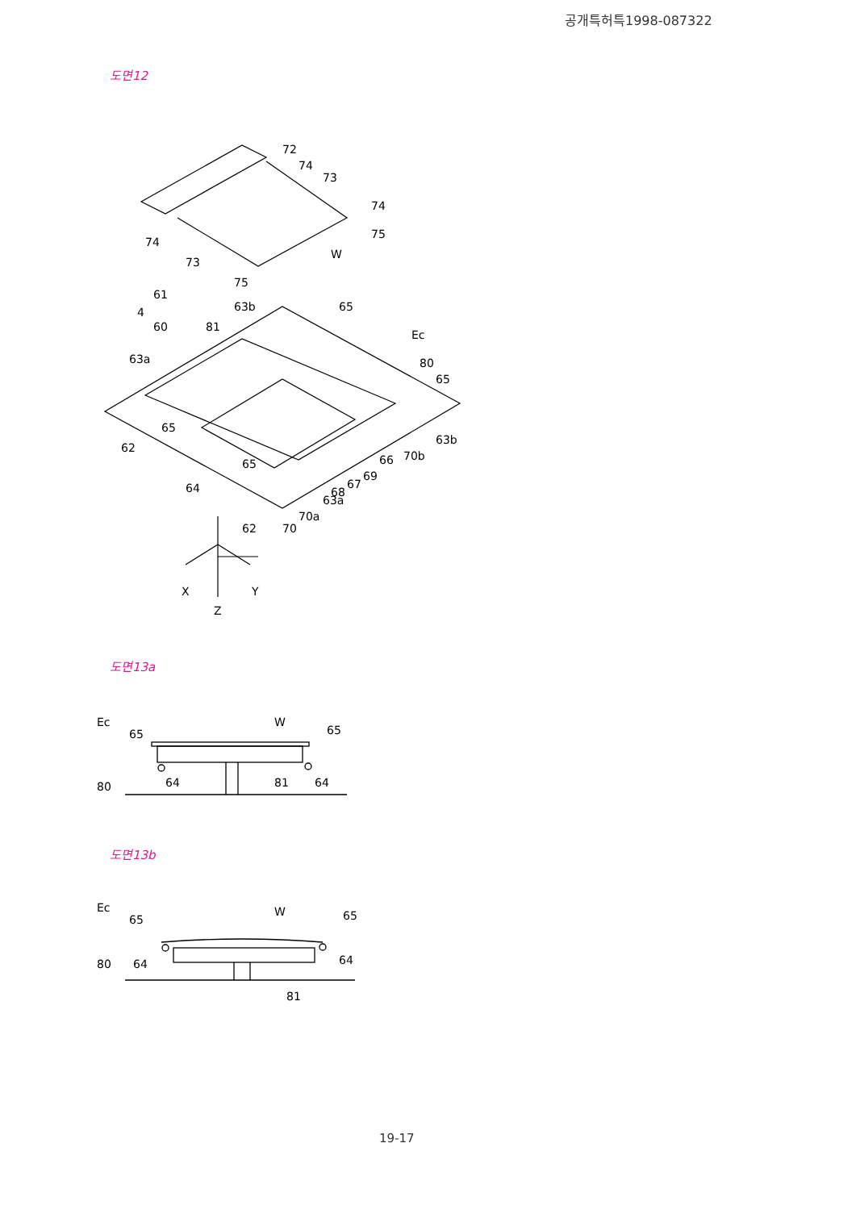공개특허특1998-087322
도면12
72
74
73
74
75
W
74
73
75
61
4
60
63b
81
65
Ec
80
65
63a
65
62
63b
70b
66
69
67
68
63a
70a
70
62
64
65
X
Y
Z
도면13a
Ec
65
W
65
80
64
81
64
도면13b
Ec
65
W
65
80
64
64
81
19-17